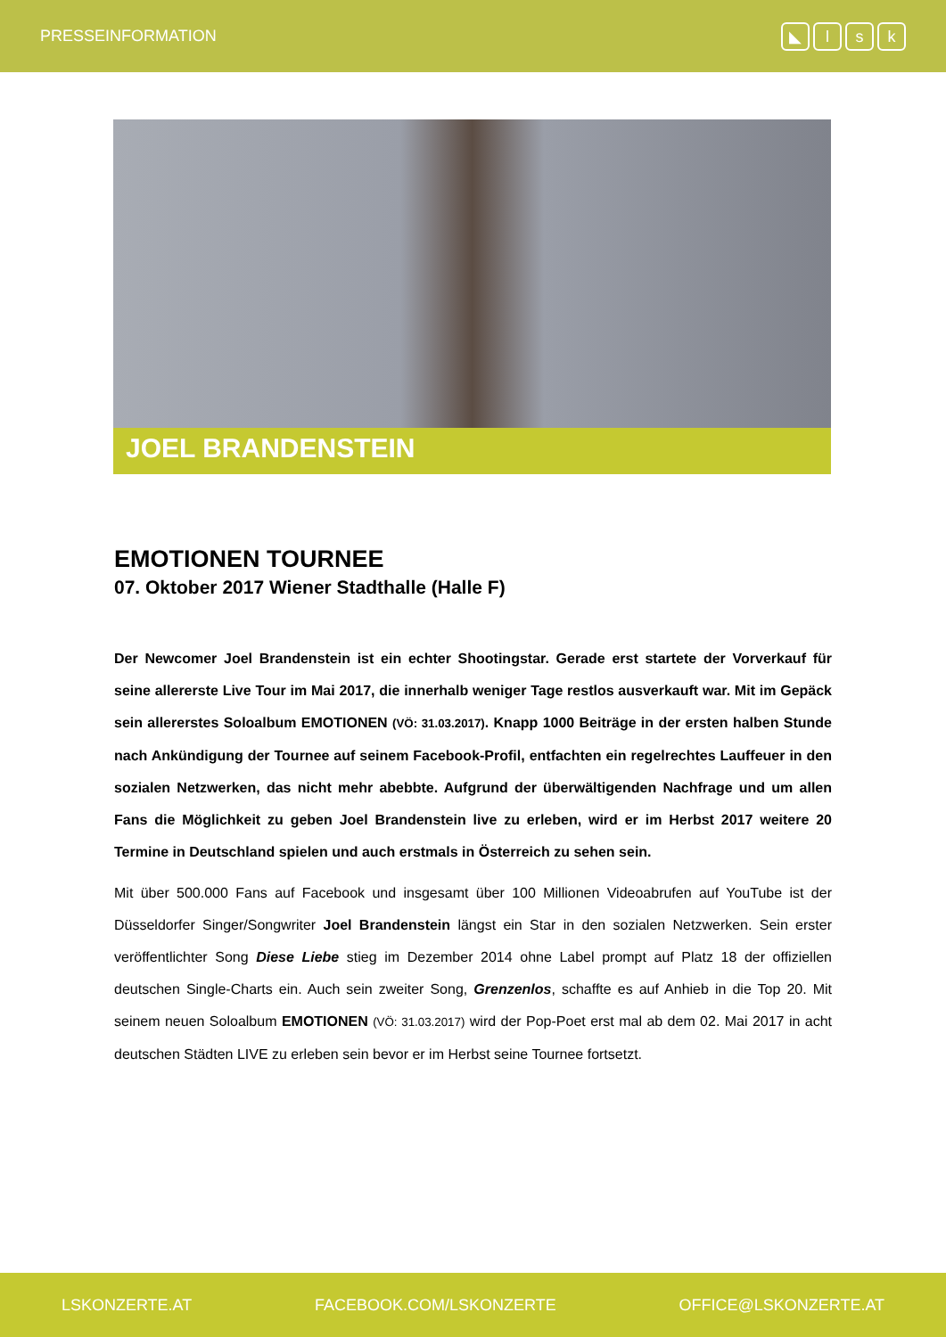PRESSEINFORMATION
◣ lsk
JOEL BRANDENSTEIN
EMOTIONEN TOURNEE
07. Oktober 2017 Wiener Stadthalle (Halle F)
Der Newcomer Joel Brandenstein ist ein echter Shootingstar. Gerade erst startete der Vorverkauf für seine allererste Live Tour im Mai 2017, die innerhalb weniger Tage restlos ausverkauft war. Mit im Gepäck sein allererstes Soloalbum EMOTIONEN (VÖ: 31.03.2017). Knapp 1000 Beiträge in der ersten halben Stunde nach Ankündigung der Tournee auf seinem Facebook-Profil, entfachten ein regelrechtes Lauffeuer in den sozialen Netzwerken, das nicht mehr abebbte. Aufgrund der überwältigenden Nachfrage und um allen Fans die Möglichkeit zu geben Joel Brandenstein live zu erleben, wird er im Herbst 2017 weitere 20 Termine in Deutschland spielen und auch erstmals in Österreich zu sehen sein.
Mit über 500.000 Fans auf Facebook und insgesamt über 100 Millionen Videoabrufen auf YouTube ist der Düsseldorfer Singer/Songwriter Joel Brandenstein längst ein Star in den sozialen Netzwerken. Sein erster veröffentlichter Song Diese Liebe stieg im Dezember 2014 ohne Label prompt auf Platz 18 der offiziellen deutschen Single-Charts ein. Auch sein zweiter Song, Grenzenlos, schaffte es auf Anhieb in die Top 20. Mit seinem neuen Soloalbum EMOTIONEN (VÖ: 31.03.2017) wird der Pop-Poet erst mal ab dem 02. Mai 2017 in acht deutschen Städten LIVE zu erleben sein bevor er im Herbst seine Tournee fortsetzt.
LSKONZERTE.AT FACEBOOK.COM/LSKONZERTE OFFICE@LSKONZERTE.AT